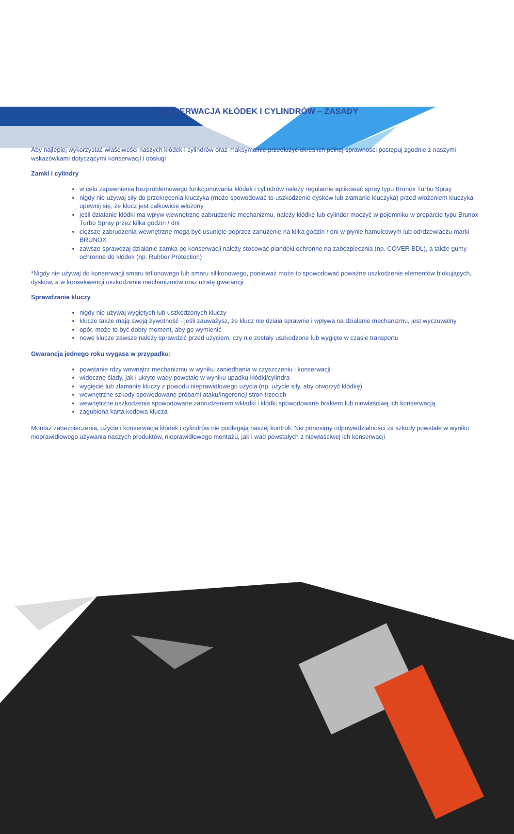KONSERWACJA KŁÓDEK I CYLINDRÓW – ZASADY
Aby najlepiej wykorzystać właściwości naszych kłódek i cylindrów oraz maksymalnie przedłużyć okres ich pełnej sprawności postępuj zgodnie z naszymi wskazówkami dotyczącymi konserwacji i obsługi
Zamki i cylindry
w celu zapewnienia bezproblemowego funkcjonowania kłódek i cylindrów należy regularnie aplikować spray typu Brunox Turbo Spray
nigdy nie używaj siły do przekręcenia kluczyka (może spowodować to uszkodzenie dysków lub złamanie kluczyka) przed włożeniem kluczyka upewnij się, że klucz jest całkowicie włożony
jeśli działanie kłódki ma wpływ wewnętrzne zabrudzenie mechanizmu, należy kłódkę lub cylinder moczyć w pojemniku w preparcie typu Brunox Turbo Spray przez kilka godzin / dni
cięższe zabrudzenia wewnętrzne mogą być usunięte poprzez zanużenie na kilka godzin / dni w płynie hamulcowym lub odrdzewiaczu marki BRUNOX
zawsze sprawdzaj działanie zamka po konserwacji należy stosować plandeki ochronne na zabezpiecznia (np. COVER BDL), a także gumy ochronne do kłódek (np. Rubber Protection)
*Nigdy nie używaj do konserwacji smaru teflonowego lub smaru silikonowego, ponieważ może to spowodować poważne uszkodzenie elementów blokujących, dysków, a w konsekwencji uszkodzenie mechanizmów oraz utratę gwarancji
Sprawdzanie kluczy
nigdy nie używaj wygiętych lub uszkodzonych kluczy
klucze także mają swoją żywotność - jeśli zauważysz, że klucz nie działa sprawnie i wpływa na działanie mechanizmu, jest wyczuwalny
opór, może to być dobry moment, aby go wymienić
nowe klucze zawsze należy sprawdzić przed użyciem, czy nie zostały uszkodzone lub wygięte w czasie transportu
Gwarancja jednego roku wygasa w przypadku:
powstanie rdzy wewnątrz mechanizmu w wyniku zaniedbania w czyszczeniu i konserwacji
widoczne ślady, jak i ukryte wady powstałe w wyniku upadku kłódki/cylindra
wygięcie lub złamanie kluczy z powodu nieprawidłowego użycia (np. użycie siły, aby otworzyć kłódkę)
wewnętrzne szkody spowodowane próbami ataku/ingerencji stron trzecich
wewnętrzne uszkodzenia spowodowane zabrudzeniem wkładki i kłódki spowodowane brakiem lub niewłaściwą ich konserwacją
zagubiona karta kodowa klucza
Montaż zabezpieczenia, użycie i konserwacja kłódek i cylindrów nie podlegają naszej kontroli. Nie ponosimy odpowiedzialności za szkody powstałe w wyniku nieprawidłowego używania naszych produktów, nieprawidłowego montażu, jak i wad powstałych z niewłaściwej ich konserwacji